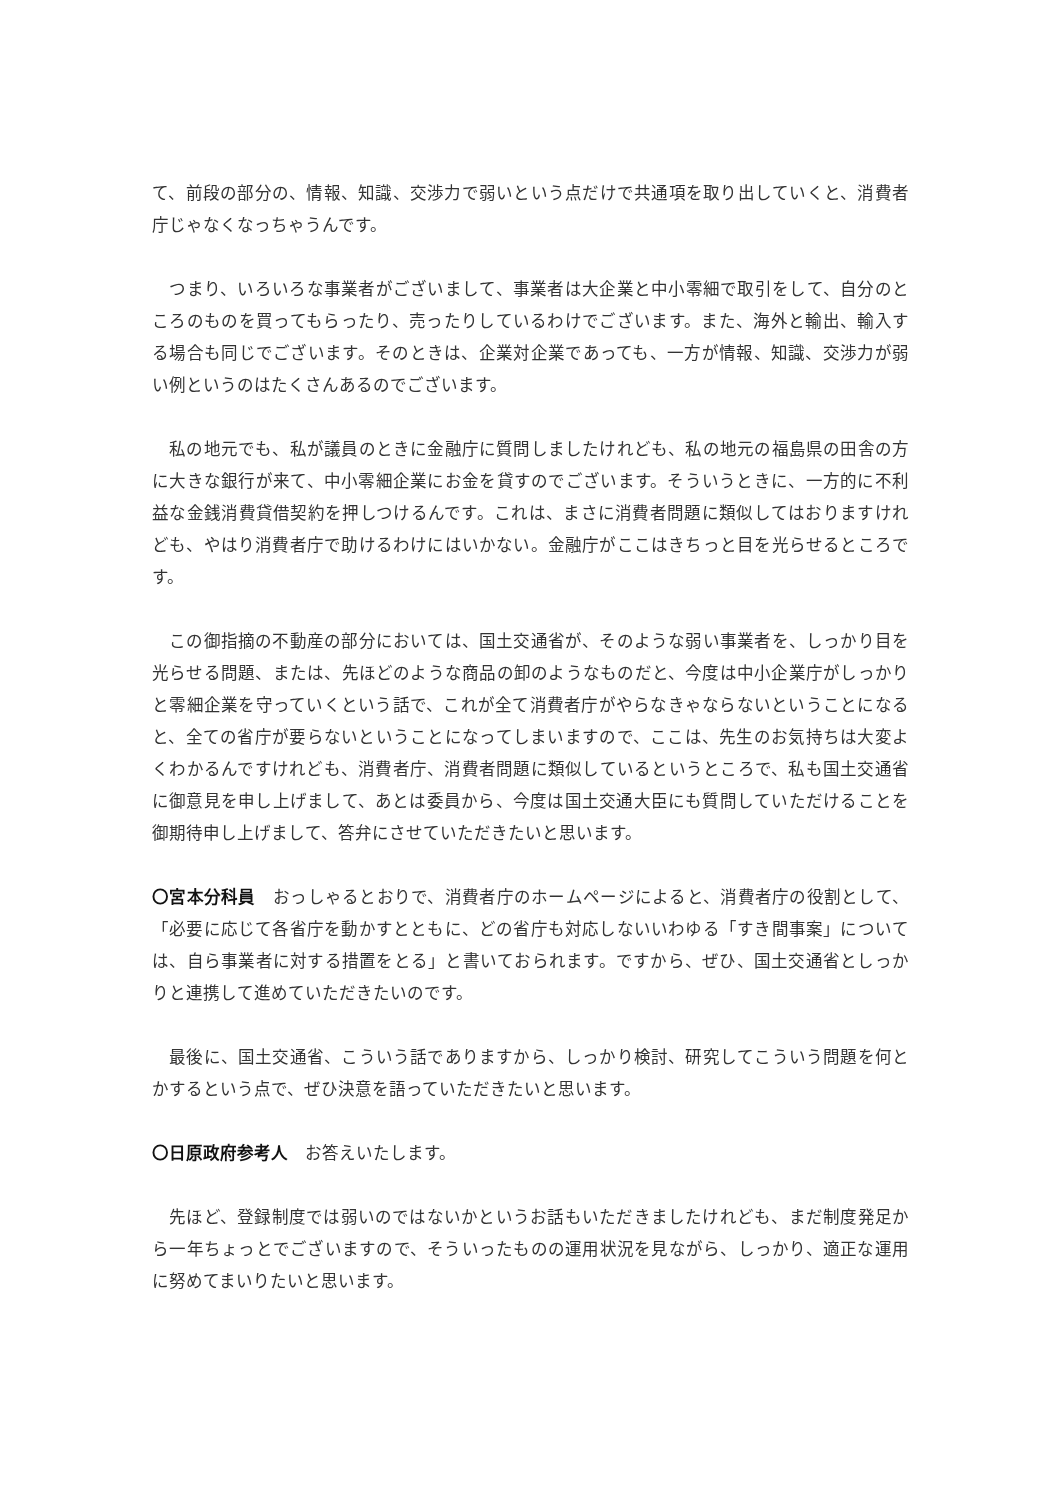て、前段の部分の、情報、知識、交渉力で弱いという点だけで共通項を取り出していくと、消費者庁じゃなくなっちゃうんです。
　つまり、いろいろな事業者がございまして、事業者は大企業と中小零細で取引をして、自分のところのものを買ってもらったり、売ったりしているわけでございます。また、海外と輸出、輸入する場合も同じでございます。そのときは、企業対企業であっても、一方が情報、知識、交渉力が弱い例というのはたくさんあるのでございます。
　私の地元でも、私が議員のときに金融庁に質問しましたけれども、私の地元の福島県の田舎の方に大きな銀行が来て、中小零細企業にお金を貸すのでございます。そういうときに、一方的に不利益な金銭消費貸借契約を押しつけるんです。これは、まさに消費者問題に類似してはおりますけれども、やはり消費者庁で助けるわけにはいかない。金融庁がここはきちっと目を光らせるところです。
　この御指摘の不動産の部分においては、国土交通省が、そのような弱い事業者を、しっかり目を光らせる問題、または、先ほどのような商品の卸のようなものだと、今度は中小企業庁がしっかりと零細企業を守っていくという話で、これが全て消費者庁がやらなきゃならないということになると、全ての省庁が要らないということになってしまいますので、ここは、先生のお気持ちは大変よくわかるんですけれども、消費者庁、消費者問題に類似しているというところで、私も国土交通省に御意見を申し上げまして、あとは委員から、今度は国土交通大臣にも質問していただけることを御期待申し上げまして、答弁にさせていただきたいと思います。
〇宮本分科員　おっしゃるとおりで、消費者庁のホームページによると、消費者庁の役割として、「必要に応じて各省庁を動かすとともに、どの省庁も対応しないいわゆる「すき間事案」については、自ら事業者に対する措置をとる」と書いておられます。ですから、ぜひ、国土交通省としっかりと連携して進めていただきたいのです。
　最後に、国土交通省、こういう話でありますから、しっかり検討、研究してこういう問題を何とかするという点で、ぜひ決意を語っていただきたいと思います。
〇日原政府参考人　お答えいたします。
　先ほど、登録制度では弱いのではないかというお話もいただきましたけれども、まだ制度発足から一年ちょっとでございますので、そういったものの運用状況を見ながら、しっかり、適正な運用に努めてまいりたいと思います。